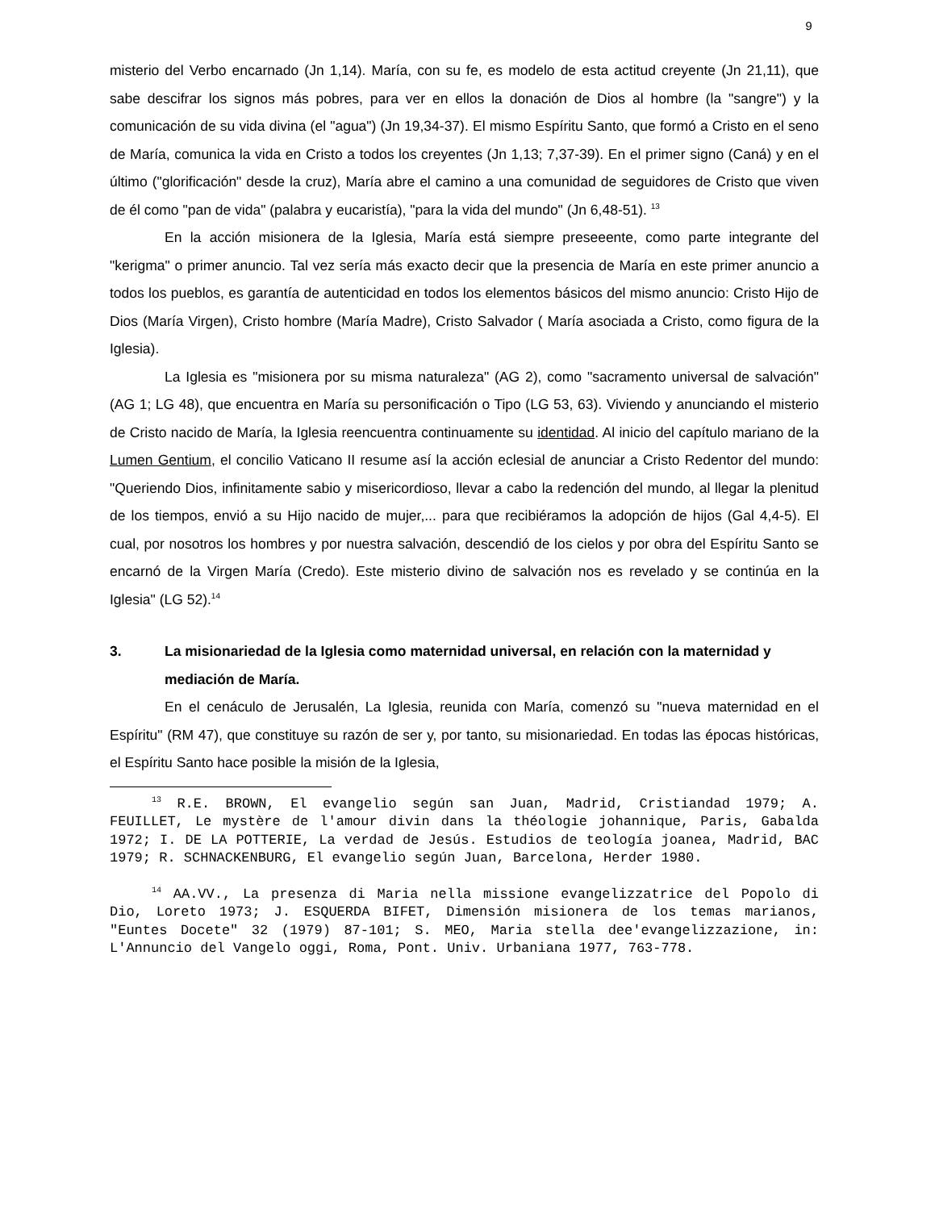9
misterio del Verbo encarnado (Jn 1,14). María, con su fe, es modelo de esta actitud creyente (Jn 21,11), que sabe descifrar los signos más pobres, para ver en ellos la donación de Dios al hombre (la "sangre") y la comunicación de su vida divina (el "agua") (Jn 19,34-37). El mismo Espíritu Santo, que formó a Cristo en el seno de María, comunica la vida en Cristo a todos los creyentes (Jn 1,13; 7,37-39). En el primer signo (Caná) y en el último ("glorificación" desde la cruz), María abre el camino a una comunidad de seguidores de Cristo que viven de él como "pan de vida" (palabra y eucaristía), "para la vida del mundo" (Jn 6,48-51). <sup>13</sup>
En la acción misionera de la Iglesia, María está siempre preseeente, como parte integrante del "kerigma" o primer anuncio. Tal vez sería más exacto decir que la presencia de María en este primer anuncio a todos los pueblos, es garantía de autenticidad en todos los elementos básicos del mismo anuncio: Cristo Hijo de Dios (María Virgen), Cristo hombre (María Madre), Cristo Salvador ( María asociada a Cristo, como figura de la Iglesia).
La Iglesia es "misionera por su misma naturaleza" (AG 2), como "sacramento universal de salvación" (AG 1; LG 48), que encuentra en María su personificación o Tipo (LG 53, 63). Viviendo y anunciando el misterio de Cristo nacido de María, la Iglesia reencuentra continuamente su identidad. Al inicio del capítulo mariano de la Lumen Gentium, el concilio Vaticano II resume así la acción eclesial de anunciar a Cristo Redentor del mundo: "Queriendo Dios, infinitamente sabio y misericordioso, llevar a cabo la redención del mundo, al llegar la plenitud de los tiempos, envió a su Hijo nacido de mujer,... para que recibiéramos la adopción de hijos (Gal 4,4-5). El cual, por nosotros los hombres y por nuestra salvación, descendió de los cielos y por obra del Espíritu Santo se encarnó de la Virgen María (Credo). Este misterio divino de salvación nos es revelado y se continúa en la Iglesia" (LG 52).<sup>14</sup>
3. La misionariedad de la Iglesia como maternidad universal, en relación con la maternidad y mediación de María.
En el cenáculo de Jerusalén, La Iglesia, reunida con María, comenzó su "nueva maternidad en el Espíritu" (RM 47), que constituye su razón de ser y, por tanto, su misionariedad. En todas las épocas históricas, el Espíritu Santo hace posible la misión de la Iglesia,
<sup>13</sup> R.E. BROWN, El evangelio según san Juan, Madrid, Cristiandad 1979; A. FEUILLET, Le mystère de l'amour divin dans la théologie johannique, Paris, Gabalda 1972; I. DE LA POTTERIE, La verdad de Jesús. Estudios de teología joanea, Madrid, BAC 1979; R. SCHNACKENBURG, El evangelio según Juan, Barcelona, Herder 1980.
<sup>14</sup> AA.VV., La presenza di Maria nella missione evangelizzatrice del Popolo di Dio, Loreto 1973; J. ESQUERDA BIFET, Dimensión misionera de los temas marianos, "Euntes Docete" 32 (1979) 87-101; S. MEO, Maria stella dee'evangelizzazione, in: L'Annuncio del Vangelo oggi, Roma, Pont. Univ. Urbaniana 1977, 763-778.